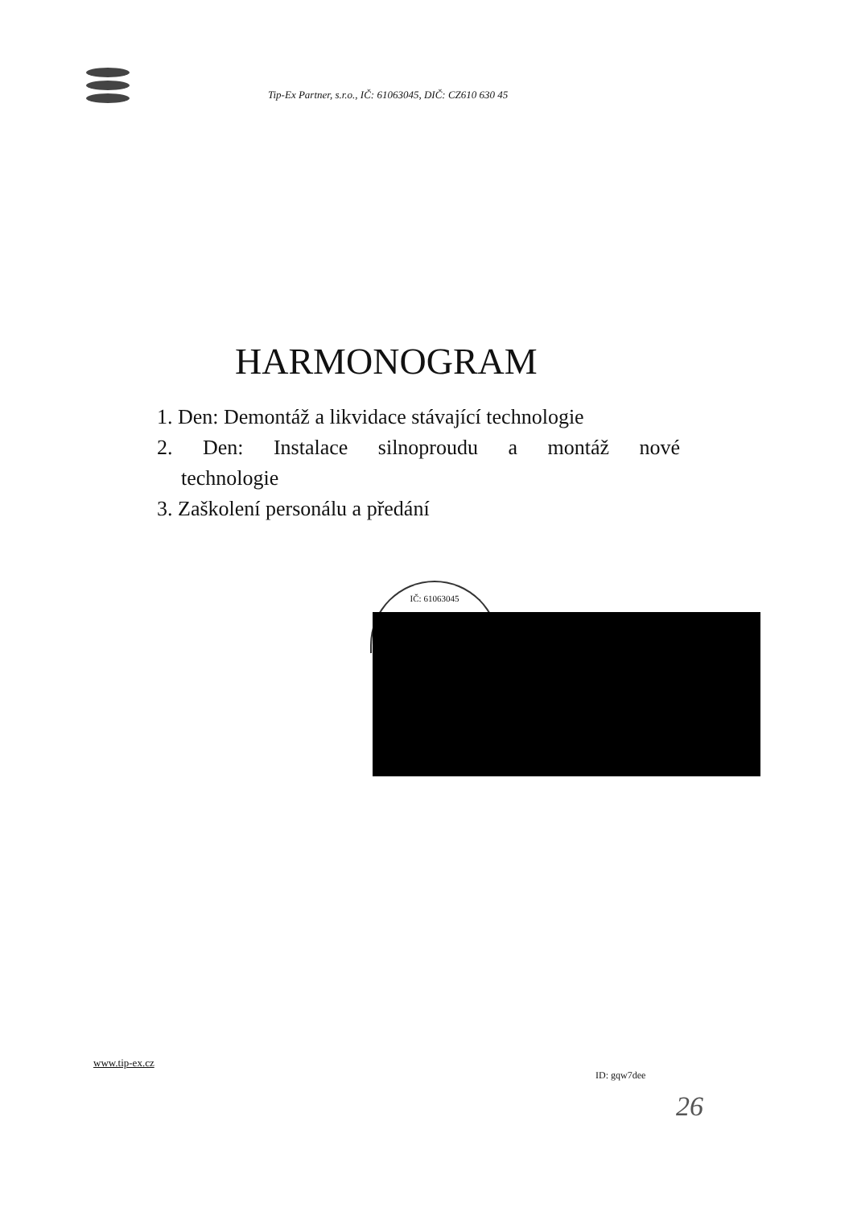Tip-Ex Partner, s.r.o., IČ: 61063045, DIČ: CZ610 630 45
HARMONOGRAM
1. Den: Demontáž a likvidace stávající technologie
2. Den: Instalace silnoproudu a montáž nové
technologie
3. Zaškolení personálu a předání
IČ: 61063045
www.tip-ex.cz
ID: gqw7dee
26